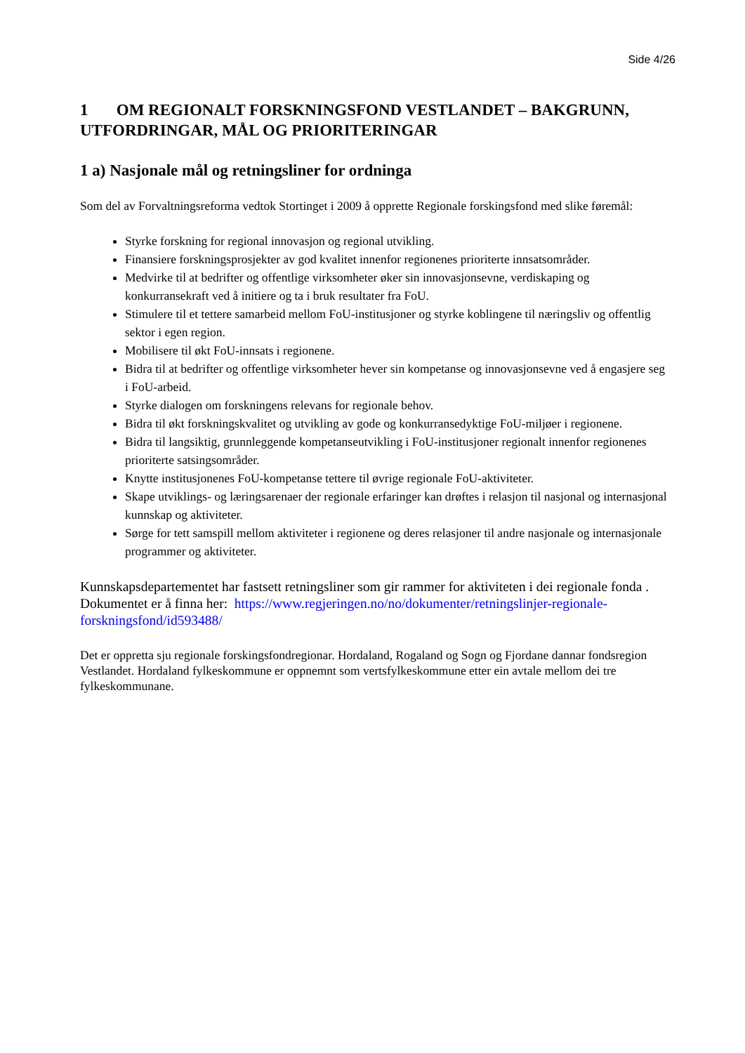Side 4/26
1 OM REGIONALT FORSKNINGSFOND VESTLANDET – BAKGRUNN, UTFORDRINGAR, MÅL OG PRIORITERINGAR
1 a) Nasjonale mål og retningsliner for ordninga
Som del av Forvaltningsreforma vedtok Stortinget i 2009 å opprette Regionale forskingsfond med slike føremål:
Styrke forskning for regional innovasjon og regional utvikling.
Finansiere forskningsprosjekter av god kvalitet innenfor regionenes prioriterte innsatsområder.
Medvirke til at bedrifter og offentlige virksomheter øker sin innovasjonsevne, verdiskaping og konkurransekraft ved å initiere og ta i bruk resultater fra FoU.
Stimulere til et tettere samarbeid mellom FoU-institusjoner og styrke koblingene til næringsliv og offentlig sektor i egen region.
Mobilisere til økt FoU-innsats i regionene.
Bidra til at bedrifter og offentlige virksomheter hever sin kompetanse og innovasjonsevne ved å engasjere seg i FoU-arbeid.
Styrke dialogen om forskningens relevans for regionale behov.
Bidra til økt forskningskvalitet og utvikling av gode og konkurransedyktige FoU-miljøer i regionene.
Bidra til langsiktig, grunnleggende kompetanseutvikling i FoU-institusjoner regionalt innenfor regionenes prioriterte satsingsområder.
Knytte institusjonenes FoU-kompetanse tettere til øvrige regionale FoU-aktiviteter.
Skape utviklings- og læringsarenaer der regionale erfaringer kan drøftes i relasjon til nasjonal og internasjonal kunnskap og aktiviteter.
Sørge for tett samspill mellom aktiviteter i regionene og deres relasjoner til andre nasjonale og internasjonale programmer og aktiviteter.
Kunnskapsdepartementet har fastsett retningsliner som gir rammer for aktiviteten i dei regionale fonda . Dokumentet er å finna her: https://www.regjeringen.no/no/dokumenter/retningslinjer-regionale-forskningsfond/id593488/
Det er oppretta sju regionale forskingsfondregionar. Hordaland, Rogaland og Sogn og Fjordane dannar fondsregion Vestlandet. Hordaland fylkeskommune er oppnemnt som vertsfylkeskommune etter ein avtale mellom dei tre fylkeskommunane.